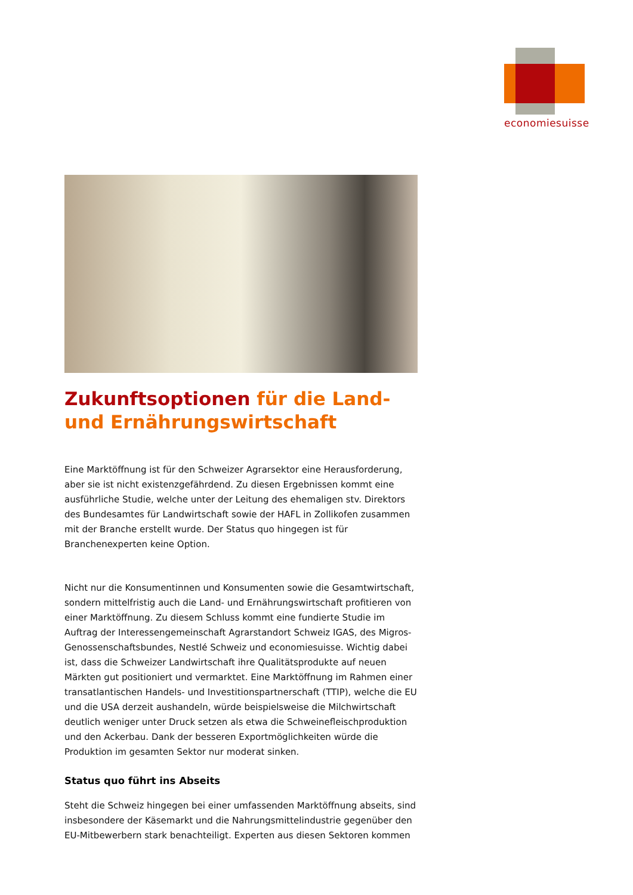economiesuisse
Zukunftsoptionen für die Land- und Ernährungswirtschaft
Eine Marktöffnung ist für den Schweizer Agrarsektor eine Herausforderung, aber sie ist nicht existenzgefährdend. Zu diesen Ergebnissen kommt eine ausführliche Studie, welche unter der Leitung des ehemaligen stv. Direktors des Bundesamtes für Landwirtschaft sowie der HAFL in Zollikofen zusammen mit der Branche erstellt wurde. Der Status quo hingegen ist für Branchenexperten keine Option.
Nicht nur die Konsumentinnen und Konsumenten sowie die Gesamtwirtschaft, sondern mittelfristig auch die Land- und Ernährungswirtschaft profitieren von einer Marktöffnung. Zu diesem Schluss kommt eine fundierte Studie im Auftrag der Interessengemeinschaft Agrarstandort Schweiz IGAS, des Migros-Genossenschaftsbundes, Nestlé Schweiz und economiesuisse. Wichtig dabei ist, dass die Schweizer Landwirtschaft ihre Qualitätsprodukte auf neuen Märkten gut positioniert und vermarktet. Eine Marktöffnung im Rahmen einer transatlantischen Handels- und Investitionspartnerschaft (TTIP), welche die EU und die USA derzeit aushandeln, würde beispielsweise die Milchwirtschaft deutlich weniger unter Druck setzen als etwa die Schweinefleischproduktion und den Ackerbau. Dank der besseren Exportmöglichkeiten würde die Produktion im gesamten Sektor nur moderat sinken.
Status quo führt ins Abseits
Steht die Schweiz hingegen bei einer umfassenden Marktöffnung abseits, sind insbesondere der Käsemarkt und die Nahrungsmittelindustrie gegenüber den EU-Mitbewerbern stark benachteiligt. Experten aus diesen Sektoren kommen